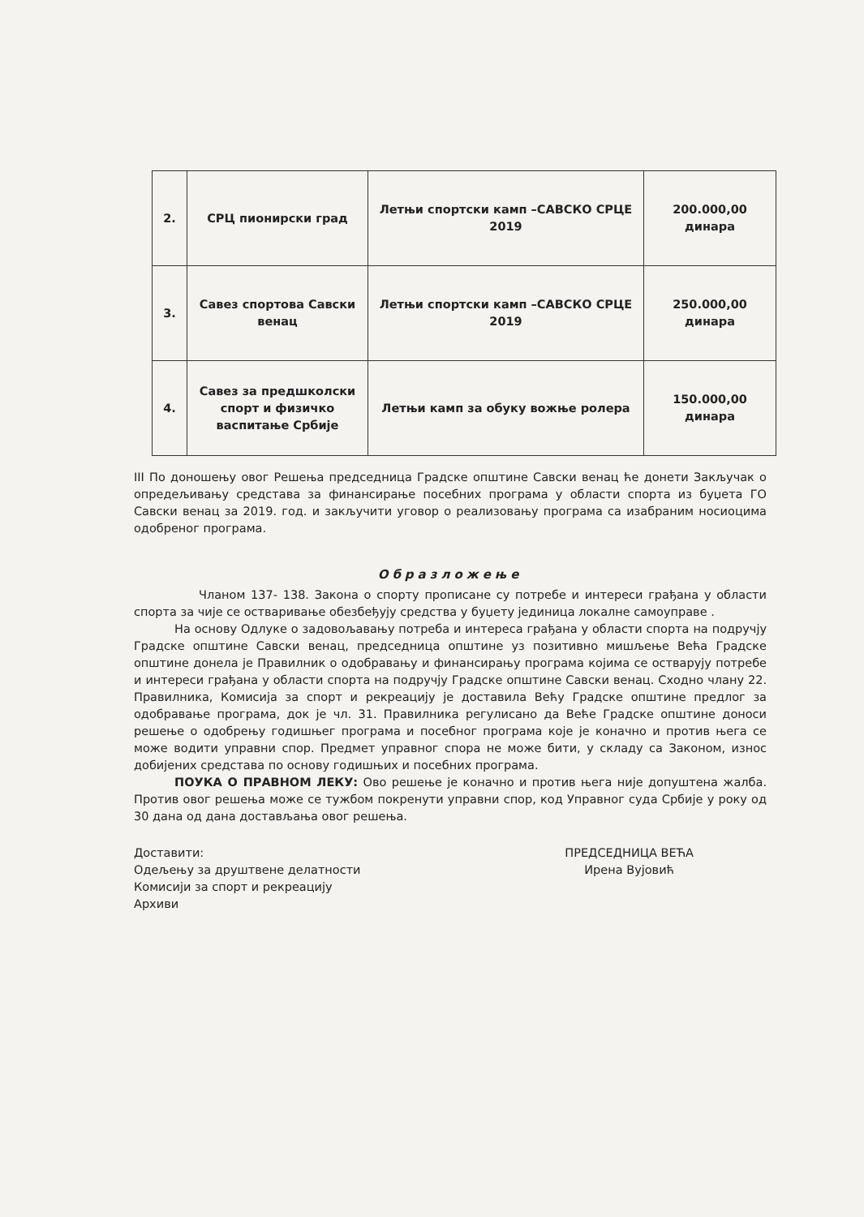| 2. | СРЦ пионирски град | Летњи спортски камп –САВСКО СРЦЕ 2019 | 200.000,00 динара |
| 3. | Савез спортова Савски венац | Летњи спортски камп –САВСКО СРЦЕ 2019 | 250.000,00 динара |
| 4. | Савез за предшколски спорт и физичко васпитање Србије | Летњи камп за обуку вожње ролера | 150.000,00 динара |
III По доношењу овог Решења председница Градске општине Савски венац ће донети Закључак о опредељивању средстава за финансирање посебних програма у области спорта из буџета ГО Савски венац за 2019. год. и закључити уговор о реализовању програма са изабраним носиоцима одобреног програма.
Образложење
Чланом 137- 138. Закона о спорту прописане су потребе и интереси грађана у области спорта за чије се остваривање обезбеђују средства у буџету јединица локалне самоуправе .
На основу Одлуке о задовољавању потреба и интереса грађана у области спорта на подручју Градске општине Савски венац, председница општине уз позитивно мишљење Већа Градске општине донела је Правилник о одобравању и финансирању програма којима се остварују потребе и интереси грађана у области спорта на подручју Градске општине Савски венац. Сходно члану 22. Правилника, Комисија за спорт и рекреацију је доставила Већу Градске општине предлог за одобравање програма, док је чл. 31. Правилника регулисано да Веће Градске општине доноси решење о одобрењу годишњег програма и посебног програма које је коначно и против њега се може водити управни спор. Предмет управног спора не може бити, у складу са Законом, износ добијених средстава по основу годишњих и посебних програма.
ПОУКА О ПРАВНОМ ЛЕКУ: Ово решење је коначно и против њега није допуштена жалба. Против овог решења може се тужбом покренути управни спор, код Управног суда Србије у року од 30 дана од дана достављања овог решења.
Доставити:
Одељењу за друштвене делатности
Комисији за спорт и рекреацију
Архиви
ПРЕДСЕДНИЦА ВЕЋА
Ирена Вујовић